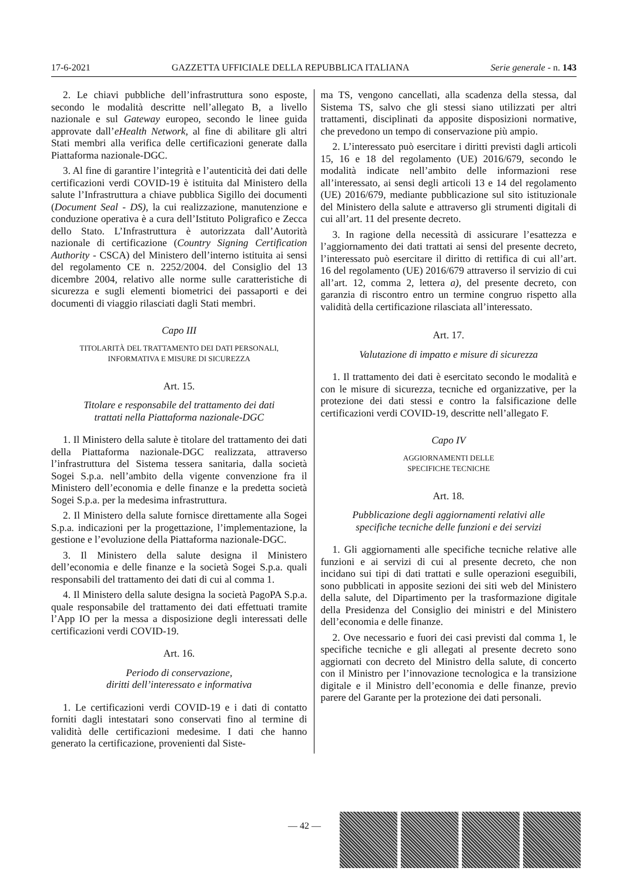17-6-2021 GAZZETTA UFFICIALE DELLA REPUBBLICA ITALIANA Serie generale - n. 143
2. Le chiavi pubbliche dell’infrastruttura sono esposte, secondo le modalità descritte nell’allegato B, a livello nazionale e sul Gateway europeo, secondo le linee guida approvate dall’eHealth Network, al fine di abilitare gli altri Stati membri alla verifica delle certificazioni generate dalla Piattaforma nazionale-DGC.
3. Al fine di garantire l’integrità e l’autenticità dei dati delle certificazioni verdi COVID-19 è istituita dal Ministero della salute l’Infrastruttura a chiave pubblica Sigillo dei documenti (Document Seal - DS), la cui realizzazione, manutenzione e conduzione operativa è a cura dell’Istituto Poligrafico e Zecca dello Stato. L’Infrastruttura è autorizzata dall’Autorità nazionale di certificazione (Country Signing Certification Authority - CSCA) del Ministero dell’interno istituita ai sensi del regolamento CE n. 2252/2004. del Consiglio del 13 dicembre 2004, relativo alle norme sulle caratteristiche di sicurezza e sugli elementi biometrici dei passaporti e dei documenti di viaggio rilasciati dagli Stati membri.
Capo III
TITOLARITÀ DEL TRATTAMENTO DEI DATI PERSONALI,
INFORMATIVA E MISURE DI SICUREZZA
Art. 15.
Titolare e responsabile del trattamento dei dati
trattati nella Piattaforma nazionale-DGC
1. Il Ministero della salute è titolare del trattamento dei dati della Piattaforma nazionale-DGC realizzata, attraverso l’infrastruttura del Sistema tessera sanitaria, dalla società Sogei S.p.a. nell’ambito della vigente convenzione fra il Ministero dell’economia e delle finanze e la predetta società Sogei S.p.a. per la medesima infrastruttura.
2. Il Ministero della salute fornisce direttamente alla Sogei S.p.a. indicazioni per la progettazione, l’implementazione, la gestione e l’evoluzione della Piattaforma nazionale-DGC.
3. Il Ministero della salute designa il Ministero dell’economia e delle finanze e la società Sogei S.p.a. quali responsabili del trattamento dei dati di cui al comma 1.
4. Il Ministero della salute designa la società PagoPA S.p.a. quale responsabile del trattamento dei dati effettuati tramite l’App IO per la messa a disposizione degli interessati delle certificazioni verdi COVID-19.
Art. 16.
Periodo di conservazione,
diritti dell’interessato e informativa
1. Le certificazioni verdi COVID-19 e i dati di contatto forniti dagli intestatari sono conservati fino al termine di validità delle certificazioni medesime. I dati che hanno generato la certificazione, provenienti dal Siste-
ma TS, vengono cancellati, alla scadenza della stessa, dal Sistema TS, salvo che gli stessi siano utilizzati per altri trattamenti, disciplinati da apposite disposizioni normative, che prevedono un tempo di conservazione più ampio.
2. L’interessato può esercitare i diritti previsti dagli articoli 15, 16 e 18 del regolamento (UE) 2016/679, secondo le modalità indicate nell’ambito delle informazioni rese all’interessato, ai sensi degli articoli 13 e 14 del regolamento (UE) 2016/679, mediante pubblicazione sul sito istituzionale del Ministero della salute e attraverso gli strumenti digitali di cui all’art. 11 del presente decreto.
3. In ragione della necessità di assicurare l’esattezza e l’aggiornamento dei dati trattati ai sensi del presente decreto, l’interessato può esercitare il diritto di rettifica di cui all’art. 16 del regolamento (UE) 2016/679 attraverso il servizio di cui all’art. 12, comma 2, lettera a), del presente decreto, con garanzia di riscontro entro un termine congruo rispetto alla validità della certificazione rilasciata all’interessato.
Art. 17.
Valutazione di impatto e misure di sicurezza
1. Il trattamento dei dati è esercitato secondo le modalità e con le misure di sicurezza, tecniche ed organizzative, per la protezione dei dati stessi e contro la falsificazione delle certificazioni verdi COVID-19, descritte nell’allegato F.
Capo IV
AGGIORNAMENTI DELLE
SPECIFICHE TECNICHE
Art. 18.
Pubblicazione degli aggiornamenti relativi alle
specifiche tecniche delle funzioni e dei servizi
1. Gli aggiornamenti alle specifiche tecniche relative alle funzioni e ai servizi di cui al presente decreto, che non incidano sui tipi di dati trattati e sulle operazioni eseguibili, sono pubblicati in apposite sezioni dei siti web del Ministero della salute, del Dipartimento per la trasformazione digitale della Presidenza del Consiglio dei ministri e del Ministero dell’economia e delle finanze.
2. Ove necessario e fuori dei casi previsti dal comma 1, le specifiche tecniche e gli allegati al presente decreto sono aggiornati con decreto del Ministro della salute, di concerto con il Ministro per l’innovazione tecnologica e la transizione digitale e il Ministro dell’economia e delle finanze, previo parere del Garante per la protezione dei dati personali.
— 42 —